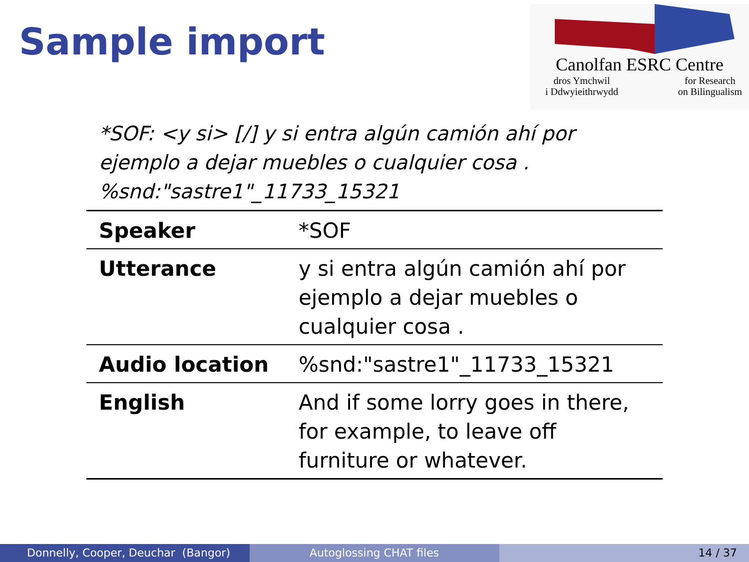Sample import
Canolfan ESRC Centre
dros Ymchwil
i Ddwyieithrwydd for Research
on Bilingualism
*SOF: <y si> [/] y si entra algún camión ahí por ejemplo a dejar muebles o cualquier cosa . %snd:"sastre1"_11733_15321
| Speaker | *SOF |
| Utterance | y si entra algún camión ahí por ejemplo a dejar muebles o cualquier cosa . |
| Audio location | %snd:"sastre1"_11733_15321 |
| English | And if some lorry goes in there, for example, to leave off furniture or whatever. |
Donnelly, Cooper, Deuchar (Bangor)
Autoglossing CHAT files 14 / 37